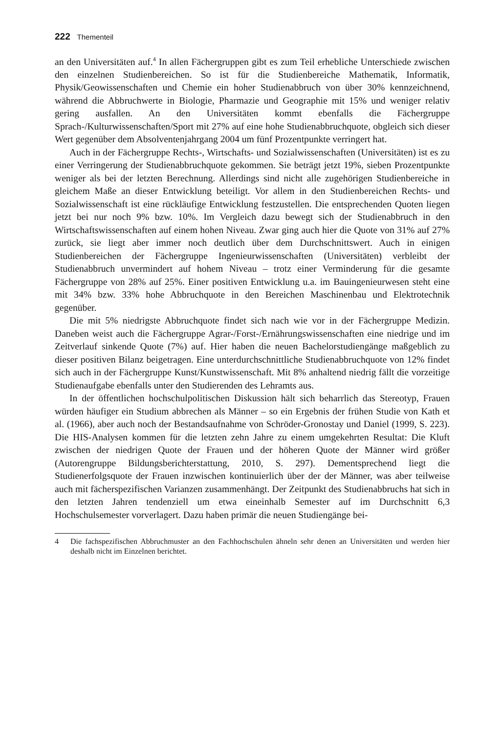222 Thementeil
an den Universitäten auf.<sup>4</sup> In allen Fächergruppen gibt es zum Teil erhebliche Unterschiede zwischen den einzelnen Studienbereichen. So ist für die Studienbereiche Mathematik, Informatik, Physik/Geowissenschaften und Chemie ein hoher Studienabbruch von über 30% kennzeichnend, während die Abbruchwerte in Biologie, Pharmazie und Geographie mit 15% und weniger relativ gering ausfallen. An den Universitäten kommt ebenfalls die Fächergruppe Sprach-/Kulturwissenschaften/Sport mit 27% auf eine hohe Studienabbruchquote, obgleich sich dieser Wert gegenüber dem Absolventenjahrgang 2004 um fünf Prozentpunkte verringert hat.
Auch in der Fächergruppe Rechts-, Wirtschafts- und Sozialwissenschaften (Universitäten) ist es zu einer Verringerung der Studienabbruchquote gekommen. Sie beträgt jetzt 19%, sieben Prozentpunkte weniger als bei der letzten Berechnung. Allerdings sind nicht alle zugehörigen Studienbereiche in gleichem Maße an dieser Entwicklung beteiligt. Vor allem in den Studienbereichen Rechts- und Sozialwissenschaft ist eine rückläufige Entwicklung festzustellen. Die entsprechenden Quoten liegen jetzt bei nur noch 9% bzw. 10%. Im Vergleich dazu bewegt sich der Studienabbruch in den Wirtschaftswissenschaften auf einem hohen Niveau. Zwar ging auch hier die Quote von 31% auf 27% zurück, sie liegt aber immer noch deutlich über dem Durchschnittswert. Auch in einigen Studienbereichen der Fächergruppe Ingenieurwissenschaften (Universitäten) verbleibt der Studienabbruch unvermindert auf hohem Niveau – trotz einer Verminderung für die gesamte Fächergruppe von 28% auf 25%. Einer positiven Entwicklung u.a. im Bauingenieurwesen steht eine mit 34% bzw. 33% hohe Abbruchquote in den Bereichen Maschinenbau und Elektrotechnik gegenüber.
Die mit 5% niedrigste Abbruchquote findet sich nach wie vor in der Fächergruppe Medizin. Daneben weist auch die Fächergruppe Agrar-/Forst-/Ernährungswissenschaften eine niedrige und im Zeitverlauf sinkende Quote (7%) auf. Hier haben die neuen Bachelorstudiengänge maßgeblich zu dieser positiven Bilanz beigetragen. Eine unterdurchschnittliche Studienabbruchquote von 12% findet sich auch in der Fächergruppe Kunst/Kunstwissenschaft. Mit 8% anhaltend niedrig fällt die vorzeitige Studienaufgabe ebenfalls unter den Studierenden des Lehramts aus.
In der öffentlichen hochschulpolitischen Diskussion hält sich beharrlich das Stereotyp, Frauen würden häufiger ein Studium abbrechen als Männer – so ein Ergebnis der frühen Studie von Kath et al. (1966), aber auch noch der Bestandsaufnahme von Schröder-Gronostay und Daniel (1999, S. 223). Die HIS-Analysen kommen für die letzten zehn Jahre zu einem umgekehrten Resultat: Die Kluft zwischen der niedrigen Quote der Frauen und der höheren Quote der Männer wird größer (Autorengruppe Bildungsberichterstattung, 2010, S. 297). Dementsprechend liegt die Studienerfolgsquote der Frauen inzwischen kontinuierlich über der der Männer, was aber teilweise auch mit fächerspezifischen Varianzen zusammenhängt. Der Zeitpunkt des Studienabbruchs hat sich in den letzten Jahren tendenziell um etwa eineinhalb Semester auf im Durchschnitt 6,3 Hochschulsemester vorverlagert. Dazu haben primär die neuen Studiengänge bei-
4 Die fachspezifischen Abbruchmuster an den Fachhochschulen ähneln sehr denen an Universitäten und werden hier deshalb nicht im Einzelnen berichtet.